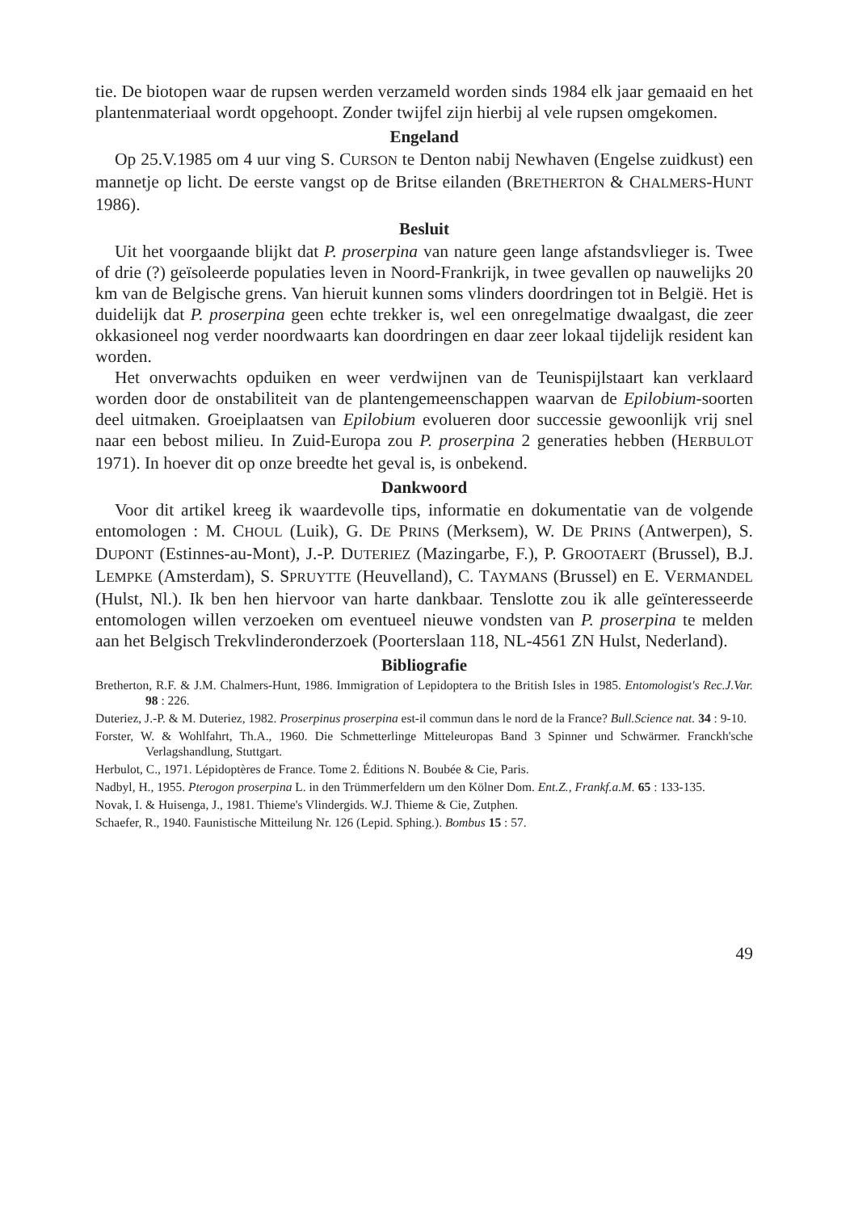tie. De biotopen waar de rupsen werden verzameld worden sinds 1984 elk jaar gemaaid en het plantenmateriaal wordt opgehoopt. Zonder twijfel zijn hierbij al vele rupsen omgekomen.
Engeland
Op 25.V.1985 om 4 uur ving S. CURSON te Denton nabij Newhaven (Engelse zuidkust) een mannetje op licht. De eerste vangst op de Britse eilanden (BRETHERTON & CHALMERS-HUNT 1986).
Besluit
Uit het voorgaande blijkt dat P. proserpina van nature geen lange afstandsvlieger is. Twee of drie (?) geïsoleerde populaties leven in Noord-Frankrijk, in twee gevallen op nauwelijks 20 km van de Belgische grens. Van hieruit kunnen soms vlinders doordringen tot in België. Het is duidelijk dat P. proserpina geen echte trekker is, wel een onregelmatige dwaalgast, die zeer okkasioneel nog verder noordwaarts kan doordringen en daar zeer lokaal tijdelijk resident kan worden.
Het onverwachts opduiken en weer verdwijnen van de Teunispijlstaart kan verklaard worden door de onstabiliteit van de plantengemeenschappen waarvan de Epilobium-soorten deel uitmaken. Groeiplaatsen van Epilobium evolueren door successie gewoonlijk vrij snel naar een bebost milieu. In Zuid-Europa zou P. proserpina 2 generaties hebben (HERBULOT 1971). In hoever dit op onze breedte het geval is, is onbekend.
Dankwoord
Voor dit artikel kreeg ik waardevolle tips, informatie en dokumentatie van de volgende entomologen : M. CHOUL (Luik), G. DE PRINS (Merksem), W. DE PRINS (Antwerpen), S. DUPONT (Estinnes-au-Mont), J.-P. DUTERIEZ (Mazingarbe, F.), P. GROOTAERT (Brussel), B.J. LEMPKE (Amsterdam), S. SPRUYTTE (Heuvelland), C. TAYMANS (Brussel) en E. VERMANDEL (Hulst, Nl.). Ik ben hen hiervoor van harte dankbaar. Tenslotte zou ik alle geïnteresseerde entomologen willen verzoeken om eventueel nieuwe vondsten van P. proserpina te melden aan het Belgisch Trekvlinderonderzoek (Poorterslaan 118, NL-4561 ZN Hulst, Nederland).
Bibliografie
Bretherton, R.F. & J.M. Chalmers-Hunt, 1986. Immigration of Lepidoptera to the British Isles in 1985. Entomologist's Rec.J.Var. 98 : 226.
Duteriez, J.-P. & M. Duteriez, 1982. Proserpinus proserpina est-il commun dans le nord de la France? Bull.Science nat. 34 : 9-10.
Forster, W. & Wohlfahrt, Th.A., 1960. Die Schmetterlinge Mitteleuropas Band 3 Spinner und Schwärmer. Franckh'sche Verlagshandlung, Stuttgart.
Herbulot, C., 1971. Lépidoptères de France. Tome 2. Éditions N. Boubée & Cie, Paris.
Nadbyl, H., 1955. Pterogon proserpina L. in den Trümmerfeldern um den Kölner Dom. Ent.Z., Frankf.a.M. 65 : 133-135.
Novak, I. & Huisenga, J., 1981. Thieme's Vlindergids. W.J. Thieme & Cie, Zutphen.
Schaefer, R., 1940. Faunistische Mitteilung Nr. 126 (Lepid. Sphing.). Bombus 15 : 57.
49